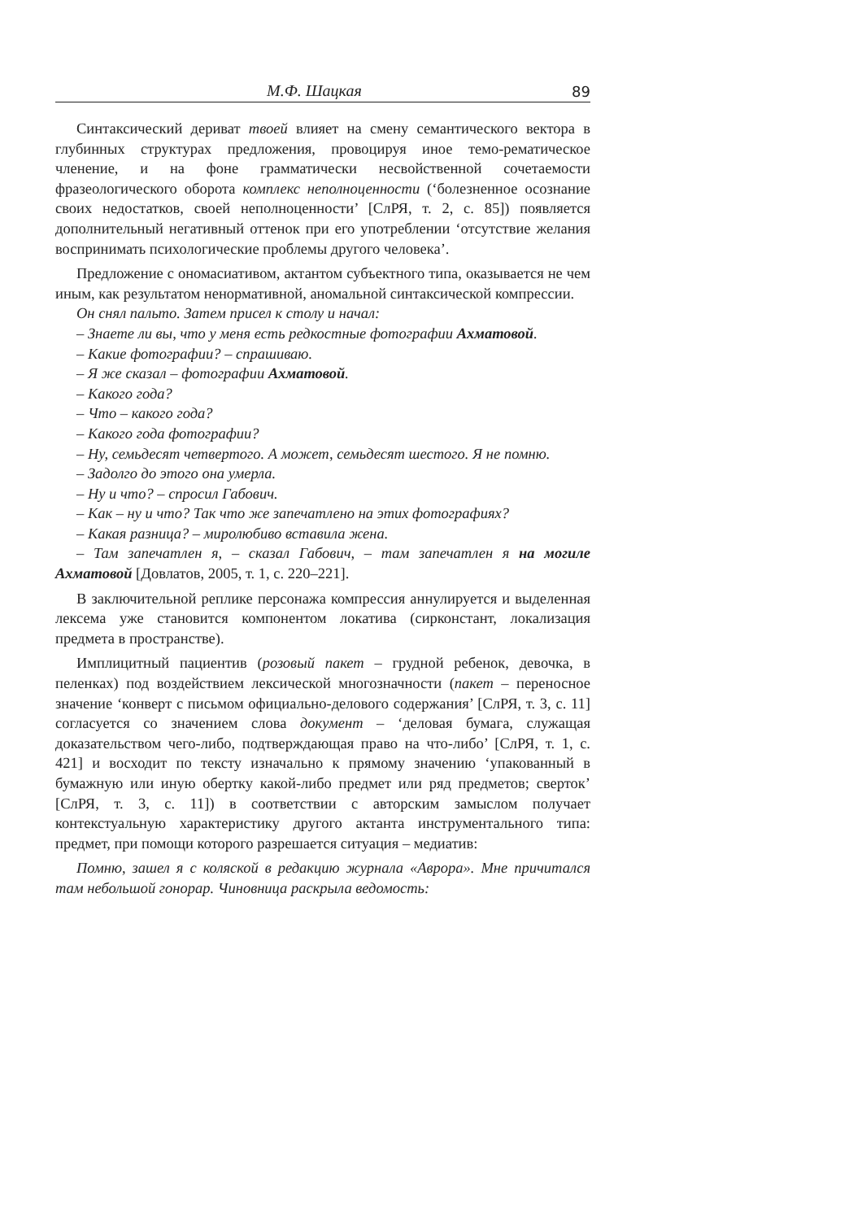М.Ф. Шацкая 89
Синтаксический дериват твоей влияет на смену семантического вектора в глубинных структурах предложения, провоцируя иное темо-рематическое членение, и на фоне грамматически несвойственной сочетаемости фразеологического оборота комплекс неполноценности (‘болезненное осознание своих недостатков, своей неполноценности’ [СлРЯ, т. 2, с. 85]) появляется дополнительный негативный оттенок при его употреблении ‘отсутствие желания воспринимать психологические проблемы другого человека’.
Предложение с ономасиативом, актантом субъектного типа, оказывается не чем иным, как результатом ненормативной, аномальной синтаксической компрессии.
Он снял пальто. Затем присел к столу и начал:
– Знаете ли вы, что у меня есть редкостные фотографии Ахматовой.
– Какие фотографии? – спрашиваю.
– Я же сказал – фотографии Ахматовой.
– Какого года?
– Что – какого года?
– Какого года фотографии?
– Ну, семьдесят четвертого. А может, семьдесят шестого. Я не помню.
– Задолго до этого она умерла.
– Ну и что? – спросил Габович.
– Как – ну и что? Так что же запечатлено на этих фотографиях?
– Какая разница? – миролюбиво вставила жена.
– Там запечатлен я, – сказал Габович, – там запечатлен я на могиле Ахматовой [Довлатов, 2005, т. 1, с. 220–221].
В заключительной реплике персонажа компрессия аннулируется и выделенная лексема уже становится компонентом локатива (сирконстант, локализация предмета в пространстве).
Имплицитный пациентив (розовый пакет – грудной ребенок, девочка, в пеленках) под воздействием лексической многозначности (пакет – переносное значение ‘конверт с письмом официально-делового содержания’ [СлРЯ, т. 3, с. 11] согласуется со значением слова документ – ‘деловая бумага, служащая доказательством чего-либо, подтверждающая право на что-либо’ [СлРЯ, т. 1, с. 421] и восходит по тексту изначально к прямому значению ‘упакованный в бумажную или иную обертку какой-либо предмет или ряд предметов; сверток’ [СлРЯ, т. 3, с. 11]) в соответствии с авторским замыслом получает контекстуальную характеристику другого актанта инструментального типа: предмет, при помощи которого разрешается ситуация – медиатив:
Помню, зашел я с коляской в редакцию журнала «Аврора». Мне причитался там небольшой гонорар. Чиновница раскрыла ведомость: